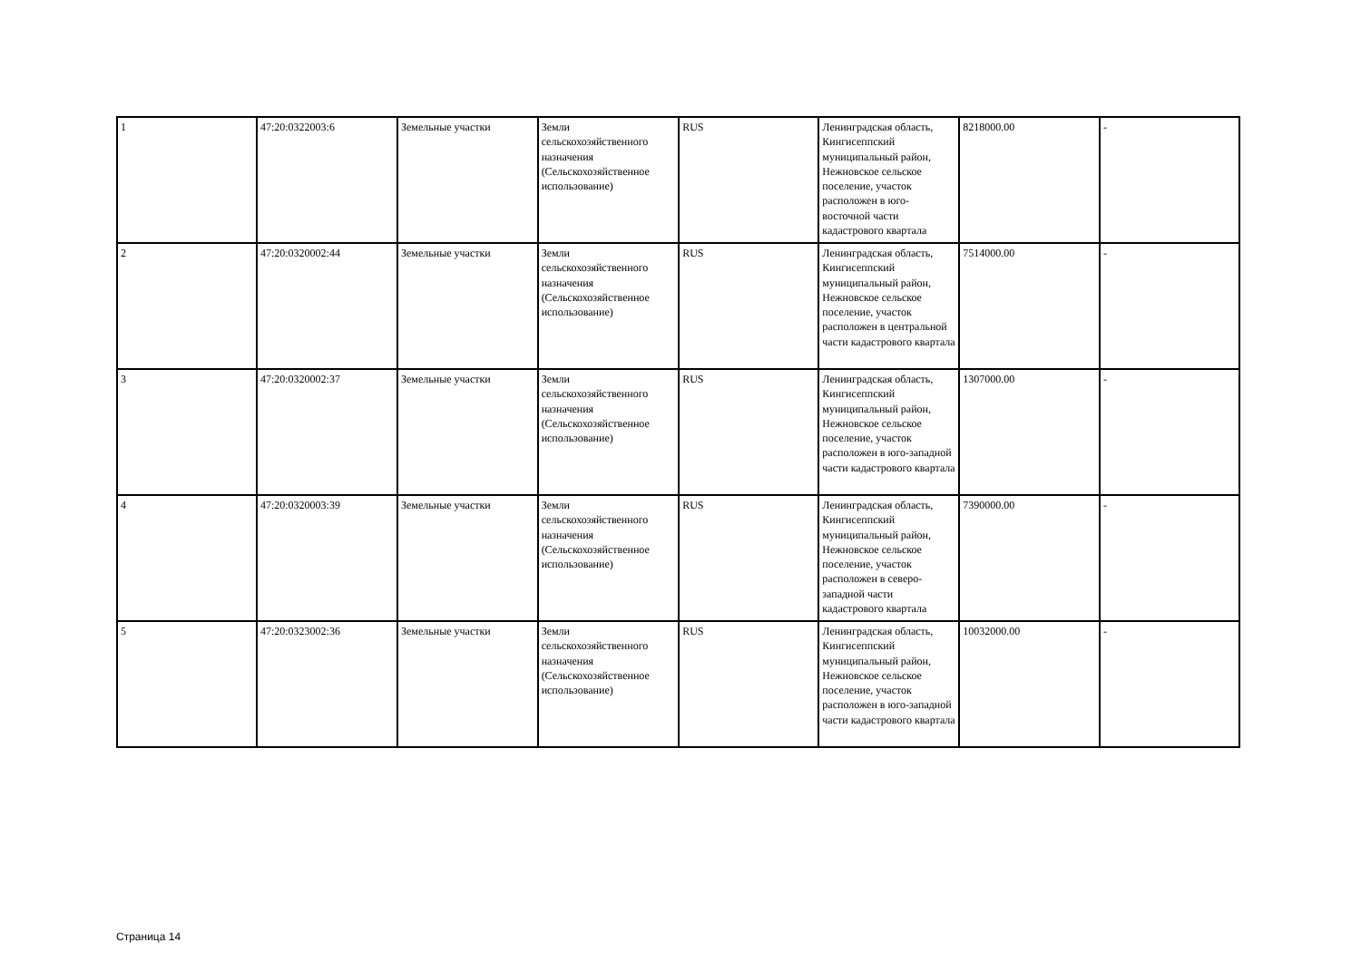| 1 | 47:20:0322003:6 | Земельные участки | Земли сельскохозяйственного назначения (Сельскохозяйственное использование) | RUS | Ленинградская область, Кингисеппский муниципальный район, Нежновское сельское поселение, участок расположен в юго-восточной части кадастрового квартала | 8218000.00 | - |
| 2 | 47:20:0320002:44 | Земельные участки | Земли сельскохозяйственного назначения (Сельскохозяйственное использование) | RUS | Ленинградская область, Кингисеппский муниципальный район, Нежновское сельское поселение, участок расположен в центральной части кадастрового квартала | 7514000.00 | - |
| 3 | 47:20:0320002:37 | Земельные участки | Земли сельскохозяйственного назначения (Сельскохозяйственное использование) | RUS | Ленинградская область, Кингисеппский муниципальный район, Нежновское сельское поселение, участок расположен в юго-западной части кадастрового квартала | 1307000.00 | - |
| 4 | 47:20:0320003:39 | Земельные участки | Земли сельскохозяйственного назначения (Сельскохозяйственное использование) | RUS | Ленинградская область, Кингисеппский муниципальный район, Нежновское сельское поселение, участок расположен в северо-западной части кадастрового квартала | 7390000.00 | - |
| 5 | 47:20:0323002:36 | Земельные участки | Земли сельскохозяйственного назначения (Сельскохозяйственное использование) | RUS | Ленинградская область, Кингисеппский муниципальный район, Нежновское сельское поселение, участок расположен в юго-западной части кадастрового квартала | 10032000.00 | - |
Страница 14